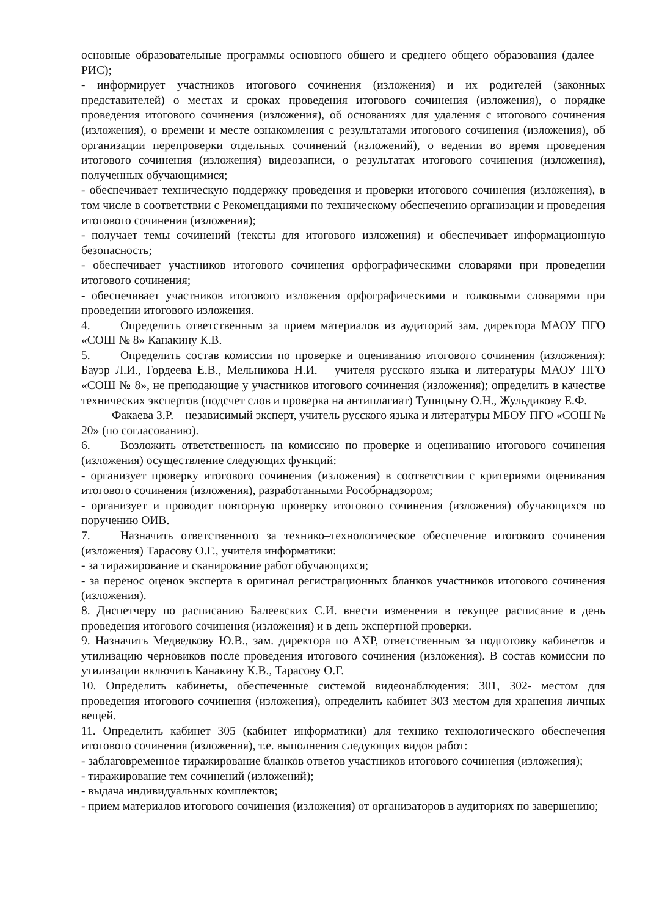основные образовательные программы основного общего и среднего общего образования (далее – РИС);
- информирует участников итогового сочинения (изложения) и их родителей (законных представителей) о местах и сроках проведения итогового сочинения (изложения), о порядке проведения итогового сочинения (изложения), об основаниях для удаления с итогового сочинения (изложения), о времени и месте ознакомления с результатами итогового сочинения (изложения), об организации перепроверки отдельных сочинений (изложений), о ведении во время проведения итогового сочинения (изложения) видеозаписи, о результатах итогового сочинения (изложения), полученных обучающимися;
- обеспечивает техническую поддержку проведения и проверки итогового сочинения (изложения), в том числе в соответствии с Рекомендациями по техническому обеспечению организации и проведения итогового сочинения (изложения);
- получает темы сочинений (тексты для итогового изложения) и обеспечивает информационную безопасность;
- обеспечивает участников итогового сочинения орфографическими словарями при проведении итогового сочинения;
- обеспечивает участников итогового изложения орфографическими и толковыми словарями при проведении итогового изложения.
4. Определить ответственным за прием материалов из аудиторий зам. директора МАОУ ПГО «СОШ № 8» Канакину К.В.
5. Определить состав комиссии по проверке и оцениванию итогового сочинения (изложения): Бауэр Л.И., Гордеева Е.В., Мельникова Н.И. – учителя русского языка и литературы МАОУ ПГО «СОШ № 8», не преподающие у участников итогового сочинения (изложения); определить в качестве технических экспертов (подсчет слов и проверка на антиплагиат) Тупицыну О.Н., Жульдикову Е.Ф.
Факаева З.Р. – независимый эксперт, учитель русского языка и литературы МБОУ ПГО «СОШ № 20» (по согласованию).
6. Возложить ответственность на комиссию по проверке и оцениванию итогового сочинения (изложения) осуществление следующих функций:
- организует проверку итогового сочинения (изложения) в соответствии с критериями оценивания итогового сочинения (изложения), разработанными Рособрнадзором;
- организует и проводит повторную проверку итогового сочинения (изложения) обучающихся по поручению ОИВ.
7. Назначить ответственного за технико–технологическое обеспечение итогового сочинения (изложения) Тарасову О.Г., учителя информатики:
- за тиражирование и сканирование работ обучающихся;
- за перенос оценок эксперта в оригинал регистрационных бланков участников итогового сочинения (изложения).
8. Диспетчеру по расписанию Балеевских С.И. внести изменения в текущее расписание в день проведения итогового сочинения (изложения) и в день экспертной проверки.
9. Назначить Медведкову Ю.В., зам. директора по АХР, ответственным за подготовку кабинетов и утилизацию черновиков после проведения итогового сочинения (изложения). В состав комиссии по утилизации включить Канакину К.В., Тарасову О.Г.
10. Определить кабинеты, обеспеченные системой видеонаблюдения: 301, 302- местом для проведения итогового сочинения (изложения), определить кабинет 303 местом для хранения личных вещей.
11. Определить кабинет 305 (кабинет информатики) для технико–технологического обеспечения итогового сочинения (изложения), т.е. выполнения следующих видов работ:
- заблаговременное тиражирование бланков ответов участников итогового сочинения (изложения);
- тиражирование тем сочинений (изложений);
- выдача индивидуальных комплектов;
- прием материалов итогового сочинения (изложения) от организаторов в аудиториях по завершению;